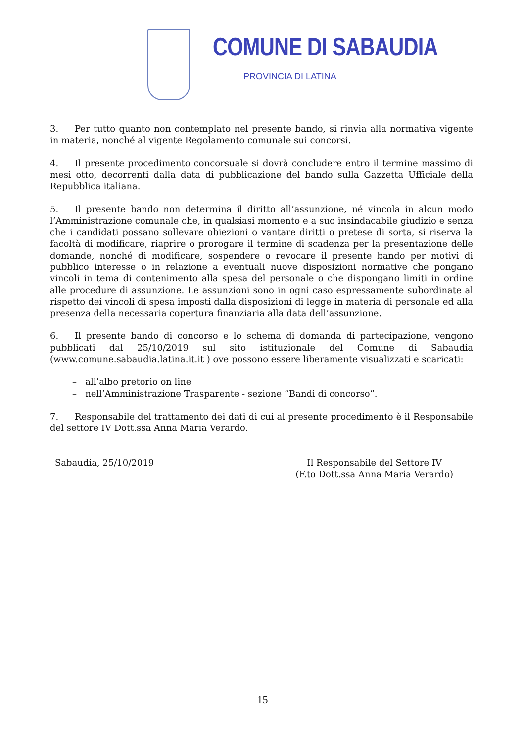COMUNE DI SABAUDIA
PROVINCIA DI LATINA
3. Per tutto quanto non contemplato nel presente bando, si rinvia alla normativa vigente in materia, nonché al vigente Regolamento comunale sui concorsi.
4. Il presente procedimento concorsuale si dovrà concludere entro il termine massimo di mesi otto, decorrenti dalla data di pubblicazione del bando sulla Gazzetta Ufficiale della Repubblica italiana.
5. Il presente bando non determina il diritto all’assunzione, né vincola in alcun modo l’Amministrazione comunale che, in qualsiasi momento e a suo insindacabile giudizio e senza che i candidati possano sollevare obiezioni o vantare diritti o pretese di sorta, si riserva la facoltà di modificare, riaprire o prorogare il termine di scadenza per la presentazione delle domande, nonché di modificare, sospendere o revocare il presente bando per motivi di pubblico interesse o in relazione a eventuali nuove disposizioni normative che pongano vincoli in tema di contenimento alla spesa del personale o che dispongano limiti in ordine alle procedure di assunzione. Le assunzioni sono in ogni caso espressamente subordinate al rispetto dei vincoli di spesa imposti dalla disposizioni di legge in materia di personale ed alla presenza della necessaria copertura finanziaria alla data dell’assunzione.
6. Il presente bando di concorso e lo schema di domanda di partecipazione, vengono pubblicati dal 25/10/2019 sul sito istituzionale del Comune di Sabaudia (www.comune.sabaudia.latina.it.it ) ove possono essere liberamente visualizzati e scaricati:
– all’albo pretorio on line
– nell’Amministrazione Trasparente - sezione “Bandi di concorso”.
7. Responsabile del trattamento dei dati di cui al presente procedimento è il Responsabile del settore IV Dott.ssa Anna Maria Verardo.
Sabaudia, 25/10/2019 Il Responsabile del Settore IV
(F.to Dott.ssa Anna Maria Verardo)
15